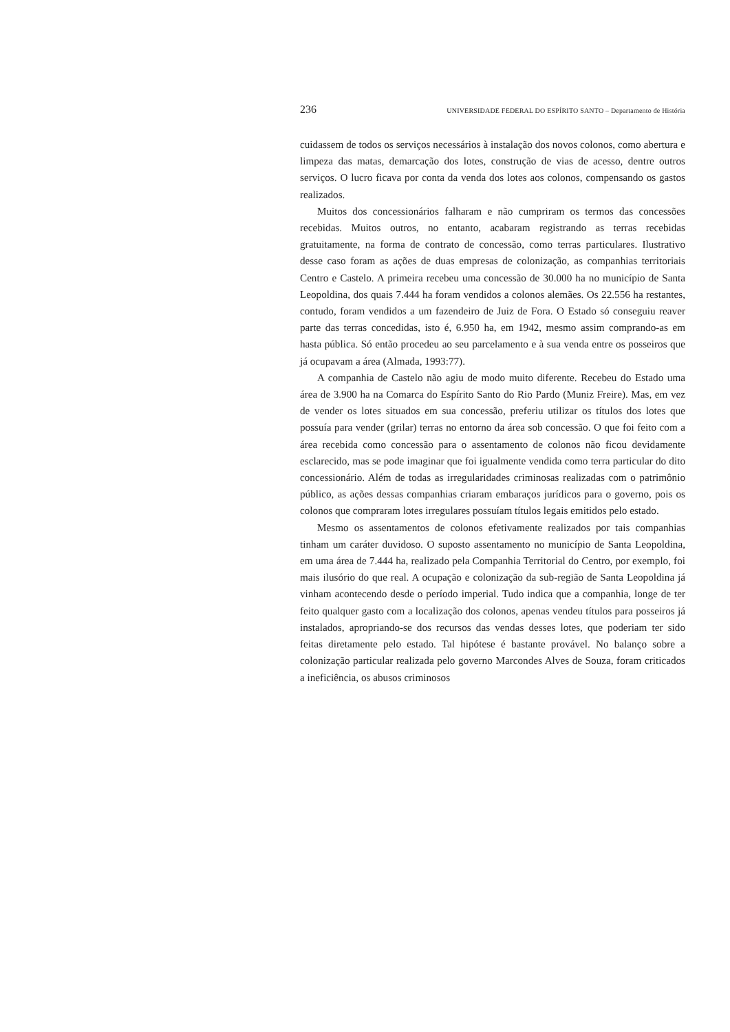236 UNIVERSIDADE FEDERAL DO ESPÍRITO SANTO – Departamento de História
cuidassem de todos os serviços necessários à instalação dos novos colonos, como abertura e limpeza das matas, demarcação dos lotes, construção de vias de acesso, dentre outros serviços. O lucro ficava por conta da venda dos lotes aos colonos, compensando os gastos realizados.
Muitos dos concessionários falharam e não cumpriram os termos das concessões recebidas. Muitos outros, no entanto, acabaram registrando as terras recebidas gratuitamente, na forma de contrato de concessão, como terras particulares. Ilustrativo desse caso foram as ações de duas empresas de colonização, as companhias territoriais Centro e Castelo. A primeira recebeu uma concessão de 30.000 ha no município de Santa Leopoldina, dos quais 7.444 ha foram vendidos a colonos alemães. Os 22.556 ha restantes, contudo, foram vendidos a um fazendeiro de Juiz de Fora. O Estado só conseguiu reaver parte das terras concedidas, isto é, 6.950 ha, em 1942, mesmo assim comprando-as em hasta pública. Só então procedeu ao seu parcelamento e à sua venda entre os posseiros que já ocupavam a área (Almada, 1993:77).
A companhia de Castelo não agiu de modo muito diferente. Recebeu do Estado uma área de 3.900 ha na Comarca do Espírito Santo do Rio Pardo (Muniz Freire). Mas, em vez de vender os lotes situados em sua concessão, preferiu utilizar os títulos dos lotes que possuía para vender (grilar) terras no entorno da área sob concessão. O que foi feito com a área recebida como concessão para o assentamento de colonos não ficou devidamente esclarecido, mas se pode imaginar que foi igualmente vendida como terra particular do dito concessionário. Além de todas as irregularidades criminosas realizadas com o patrimônio público, as ações dessas companhias criaram embaraços jurídicos para o governo, pois os colonos que compraram lotes irregulares possuíam títulos legais emitidos pelo estado.
Mesmo os assentamentos de colonos efetivamente realizados por tais companhias tinham um caráter duvidoso. O suposto assentamento no município de Santa Leopoldina, em uma área de 7.444 ha, realizado pela Companhia Territorial do Centro, por exemplo, foi mais ilusório do que real. A ocupação e colonização da sub-região de Santa Leopoldina já vinham acontecendo desde o período imperial. Tudo indica que a companhia, longe de ter feito qualquer gasto com a localização dos colonos, apenas vendeu títulos para posseiros já instalados, apropriando-se dos recursos das vendas desses lotes, que poderiam ter sido feitas diretamente pelo estado. Tal hipótese é bastante provável. No balanço sobre a colonização particular realizada pelo governo Marcondes Alves de Souza, foram criticados a ineficiência, os abusos criminosos